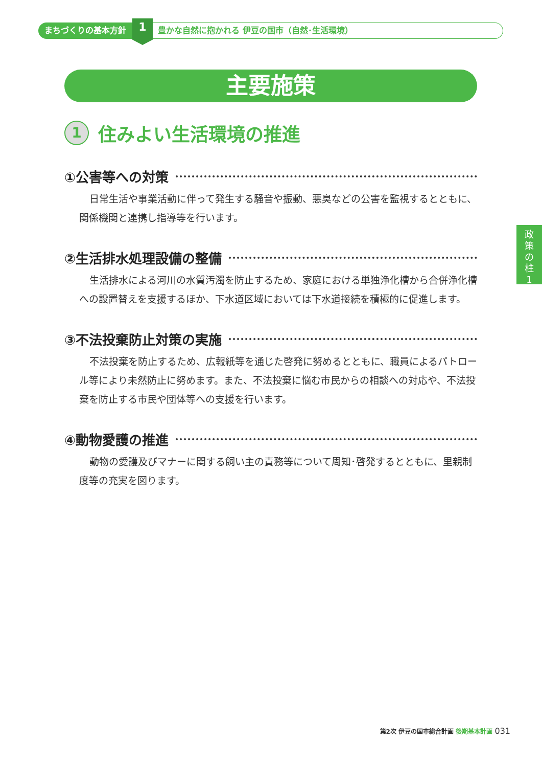まちづくりの基本方針
1
豊かな自然に抱かれる 伊豆の国市（自然･生活環境）
主要施策
1
住みよい生活環境の推進
①公害等への対策
日常生活や事業活動に伴って発生する騒音や振動、悪臭などの公害を監視するとともに、関係機関と連携し指導等を行います。
②生活排水処理設備の整備
生活排水による河川の水質汚濁を防止するため、家庭における単独浄化槽から合併浄化槽への設置替えを支援するほか、下水道区域においては下水道接続を積極的に促進します。
③不法投棄防止対策の実施
不法投棄を防止するため、広報紙等を通じた啓発に努めるとともに、職員によるパトロール等により未然防止に努めます。また、不法投棄に悩む市民からの相談への対応や、不法投棄を防止する市民や団体等への支援を行います。
④動物愛護の推進
動物の愛護及びマナーに関する飼い主の責務等について周知･啓発するとともに、里親制度等の充実を図ります。
政
策
の
柱
1
第2次 伊豆の国市総合計画 後期基本計画 031